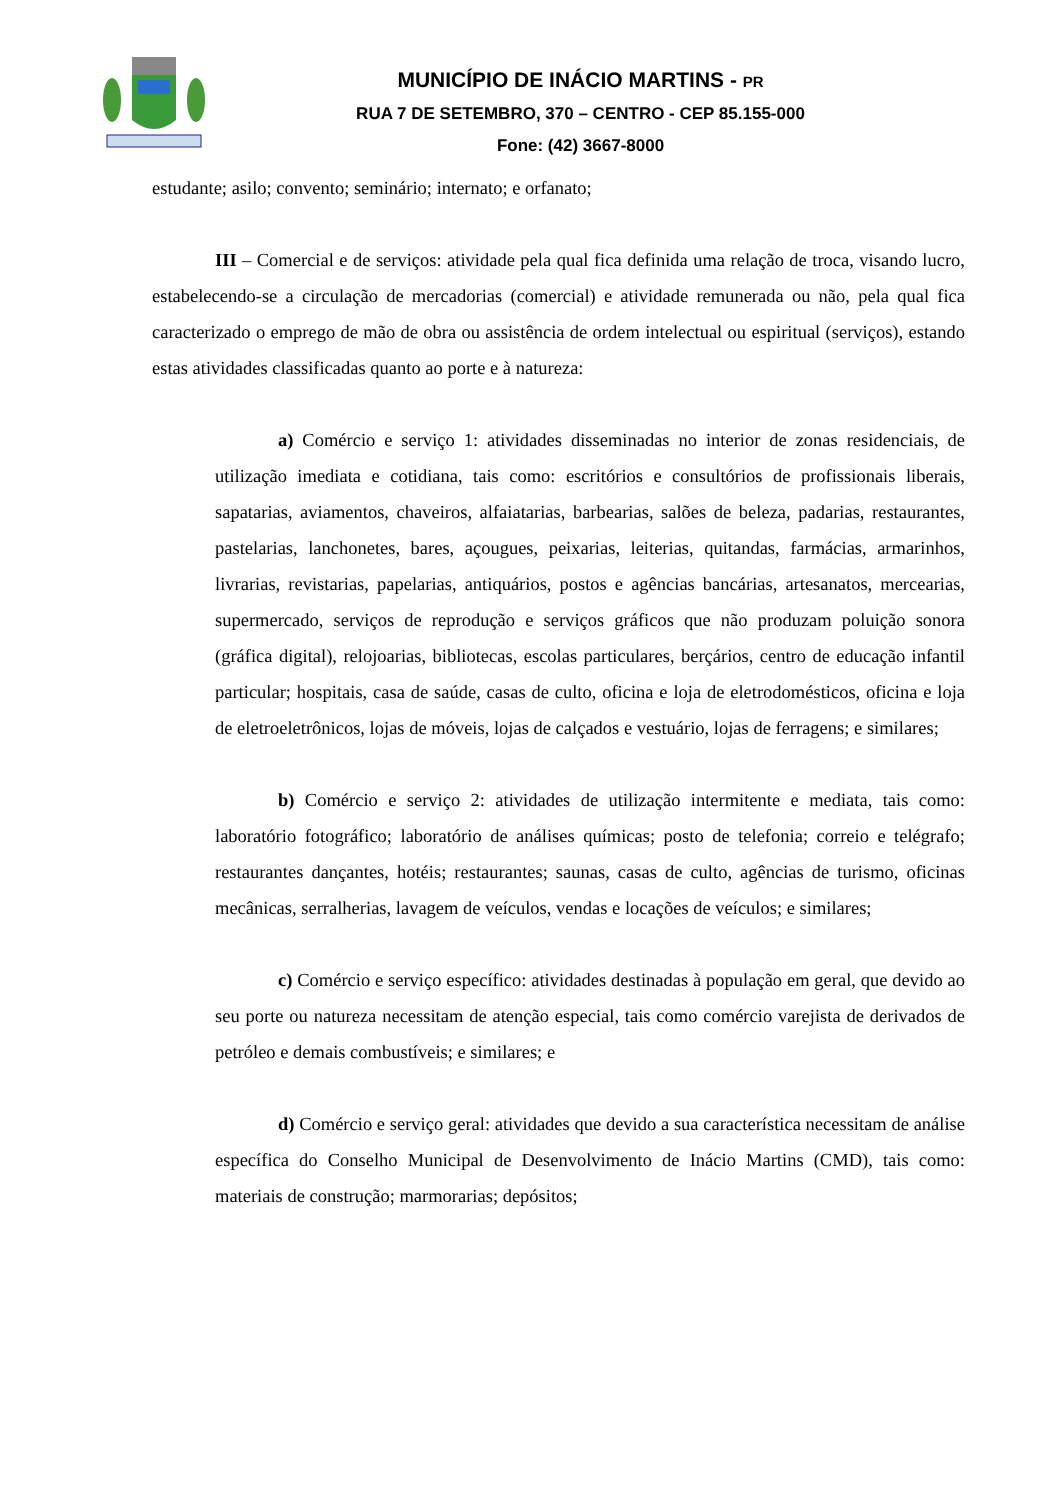MUNICÍPIO DE INÁCIO MARTINS - PR
RUA 7 DE SETEMBRO, 370 – CENTRO - CEP 85.155-000
Fone: (42) 3667-8000
estudante; asilo; convento; seminário; internato; e orfanato;
III – Comercial e de serviços: atividade pela qual fica definida uma relação de troca, visando lucro, estabelecendo-se a circulação de mercadorias (comercial) e atividade remunerada ou não, pela qual fica caracterizado o emprego de mão de obra ou assistência de ordem intelectual ou espiritual (serviços), estando estas atividades classificadas quanto ao porte e à natureza:
a) Comércio e serviço 1: atividades disseminadas no interior de zonas residenciais, de utilização imediata e cotidiana, tais como: escritórios e consultórios de profissionais liberais, sapatarias, aviamentos, chaveiros, alfaiatarias, barbearias, salões de beleza, padarias, restaurantes, pastelarias, lanchonetes, bares, açougues, peixarias, leiterias, quitandas, farmácias, armarinhos, livrarias, revistarias, papelarias, antiquários, postos e agências bancárias, artesanatos, mercearias, supermercado, serviços de reprodução e serviços gráficos que não produzam poluição sonora (gráfica digital), relojoarias, bibliotecas, escolas particulares, berçários, centro de educação infantil particular; hospitais, casa de saúde, casas de culto, oficina e loja de eletrodomésticos, oficina e loja de eletroeletrônicos, lojas de móveis, lojas de calçados e vestuário, lojas de ferragens; e similares;
b) Comércio e serviço 2: atividades de utilização intermitente e mediata, tais como: laboratório fotográfico; laboratório de análises químicas; posto de telefonia; correio e telégrafo; restaurantes dançantes, hotéis; restaurantes; saunas, casas de culto, agências de turismo, oficinas mecânicas, serralherias, lavagem de veículos, vendas e locações de veículos; e similares;
c) Comércio e serviço específico: atividades destinadas à população em geral, que devido ao seu porte ou natureza necessitam de atenção especial, tais como comércio varejista de derivados de petróleo e demais combustíveis; e similares; e
d) Comércio e serviço geral: atividades que devido a sua característica necessitam de análise específica do Conselho Municipal de Desenvolvimento de Inácio Martins (CMD), tais como: materiais de construção; marmorarias; depósitos;